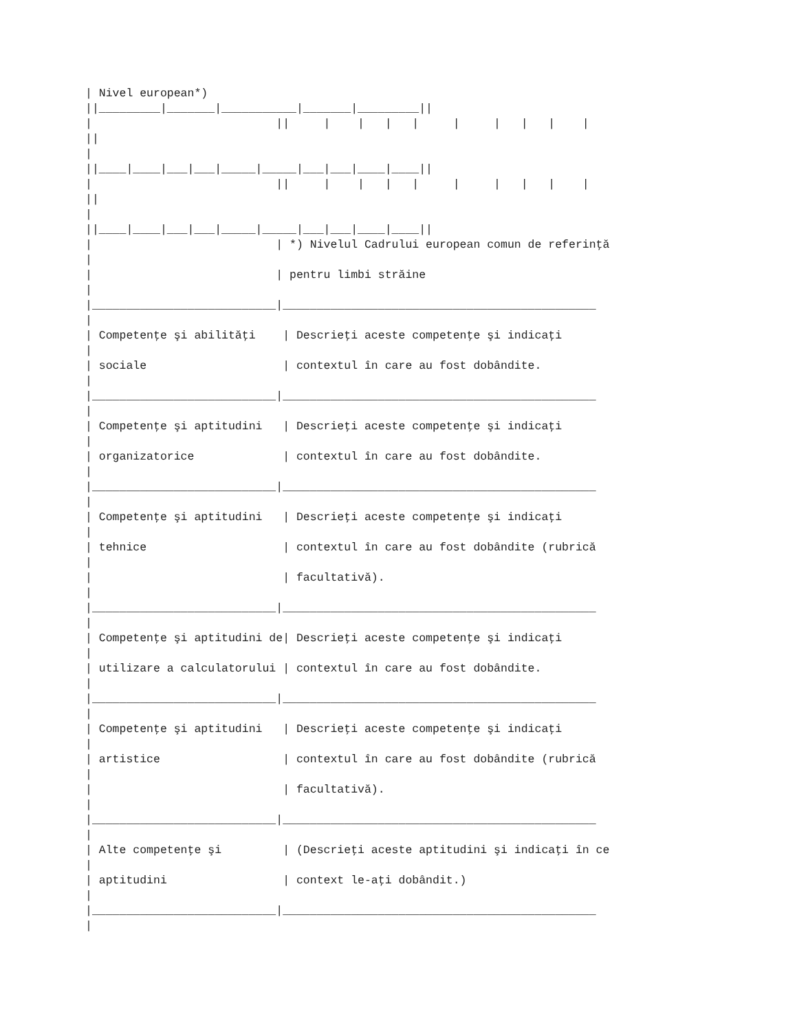| Nivel european*)
||_________|_______|___________|_______|_________||
|                           ||     |    |   |   |     |     |   |   |    |
||
|
||____|____|___|___|_____|_____|___|___|____|____||
|                           ||     |    |   |   |     |     |   |   |    |
||
|
||____|____|___|___|_____|_____|___|___|____|____||
|                           | *) Nivelul Cadrului european comun de referinţă
|
|                           | pentru limbi străine
|
|___________________________|______________________________________________
|
| Competenţe şi abilităţi    | Descrieţi aceste competenţe şi indicaţi
|
| sociale                    | contextul în care au fost dobândite.
|
|___________________________|______________________________________________
|
| Competenţe şi aptitudini   | Descrieţi aceste competenţe şi indicaţi
|
| organizatorice             | contextul în care au fost dobândite.
|
|___________________________|______________________________________________
|
| Competenţe şi aptitudini   | Descrieţi aceste competenţe şi indicaţi
|
| tehnice                    | contextul în care au fost dobândite (rubrică
|
|                            | facultativă).
|
|___________________________|______________________________________________
|
| Competenţe şi aptitudini de| Descrieţi aceste competenţe şi indicaţi
|
| utilizare a calculatorului | contextul în care au fost dobândite.
|
|___________________________|______________________________________________
|
| Competenţe şi aptitudini   | Descrieţi aceste competenţe şi indicaţi
|
| artistice                  | contextul în care au fost dobândite (rubrică
|
|                            | facultativă).
|
|___________________________|______________________________________________
|
| Alte competenţe şi         | (Descrieţi aceste aptitudini şi indicaţi în ce
|
| aptitudini                 | context le-aţi dobândit.)
|
|___________________________|______________________________________________
|